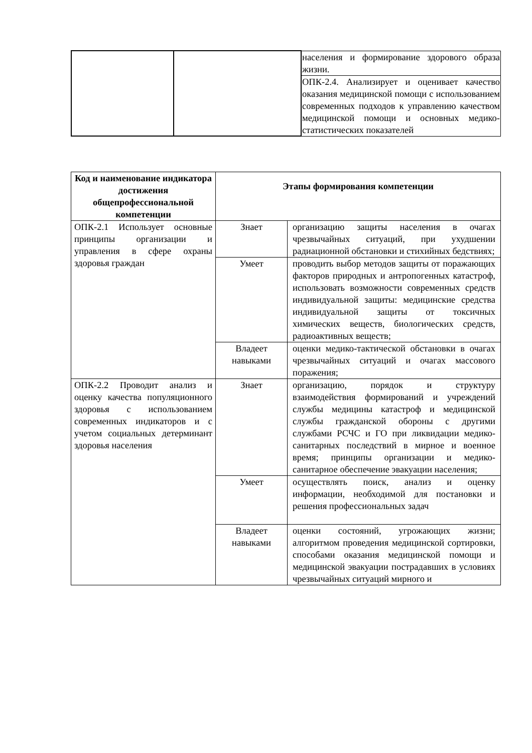| | | населения и формирование здорового образа жизни. |
| | | ОПК-2.4. Анализирует и оценивает качество оказания медицинской помощи с использованием современных подходов к управлению качеством медицинской помощи и основных медико-статистических показателей |
| Код и наименование индикатора достижения общепрофессиональной компетенции | Этапы формирования компетенции | |
| --- | --- | --- |
| ОПК-2.1 Использует основные принципы организации и управления в сфере охраны здоровья граждан | Знает | организацию защиты населения в очагах чрезвычайных ситуаций, при ухудшении радиационной обстановки и стихийных бедствиях; |
| | Умеет | проводить выбор методов защиты от поражающих факторов природных и антропогенных катастроф, использовать возможности современных средств индивидуальной защиты: медицинские средства индивидуальной защиты от токсичных химических веществ, биологических средств, радиоактивных веществ; |
| | Владеет навыками | оценки медико-тактической обстановки в очагах чрезвычайных ситуаций и очагах массового поражения; |
| ОПК-2.2 Проводит анализ и оценку качества популяционного здоровья с использованием современных индикаторов и с учетом социальных детерминант здоровья населения | Знает | организацию, порядок и структуру взаимодействия формирований и учреждений службы медицины катастроф и медицинской службы гражданской обороны с другими службами РСЧС и ГО при ликвидации медико-санитарных последствий в мирное и военное время; принципы организации и медико-санитарное обеспечение эвакуации населения; |
| | Умеет | осуществлять поиск, анализ и оценку информации, необходимой для постановки и решения профессиональных задач |
| | Владеет навыками | оценки состояний, угрожающих жизни; алгоритмом проведения медицинской сортировки, способами оказания медицинской помощи и медицинской эвакуации пострадавших в условиях чрезвычайных ситуаций мирного и |